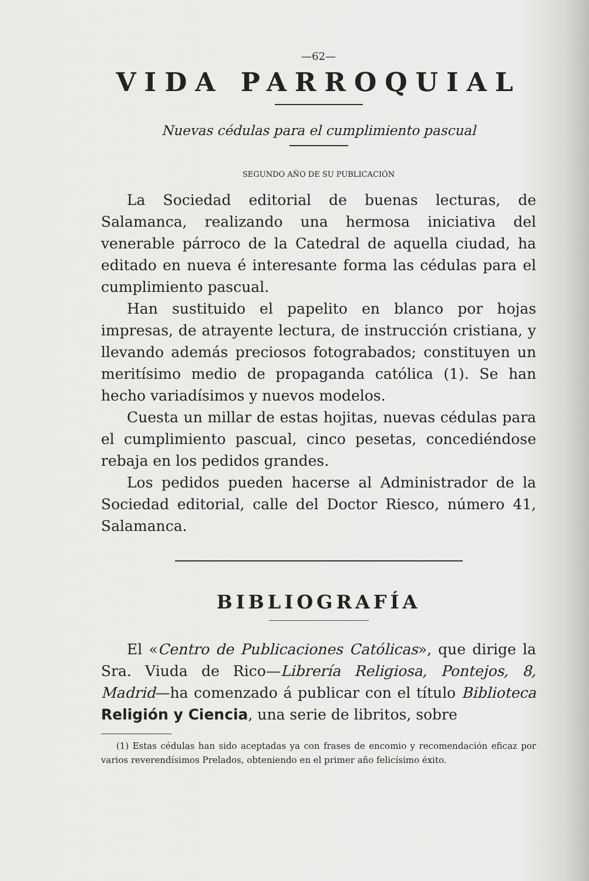—62—
VIDA PARROQUIAL
Nuevas cédulas para el cumplimiento pascual
SEGUNDO AÑO DE SU PUBLICACIÓN
La Sociedad editorial de buenas lecturas, de Salamanca, realizando una hermosa iniciativa del venerable párroco de la Catedral de aquella ciudad, ha editado en nueva é interesante forma las cédulas para el cumplimiento pascual.
Han sustituido el papelito en blanco por hojas impresas, de atrayente lectura, de instrucción cristiana, y llevando además preciosos fotograbados; constituyen un meritísimo medio de propaganda católica (1). Se han hecho variadísimos y nuevos modelos.
Cuesta un millar de estas hojitas, nuevas cédulas para el cumplimiento pascual, cinco pesetas, concediéndose rebaja en los pedidos grandes.
Los pedidos pueden hacerse al Administrador de la Sociedad editorial, calle del Doctor Riesco, número 41, Salamanca.
BIBLIOGRAFÍA
El «Centro de Publicaciones Católicas», que dirige la Sra. Viuda de Rico—Librería Religiosa, Pontejos, 8, Madrid—ha comenzado á publicar con el título Biblioteca Religión y Ciencia, una serie de libritos, sobre
(1) Estas cédulas han sido aceptadas ya con frases de encomio y recomendación eficaz por varios reverendísimos Prelados, obteniendo en el primer año felicísimo éxito.